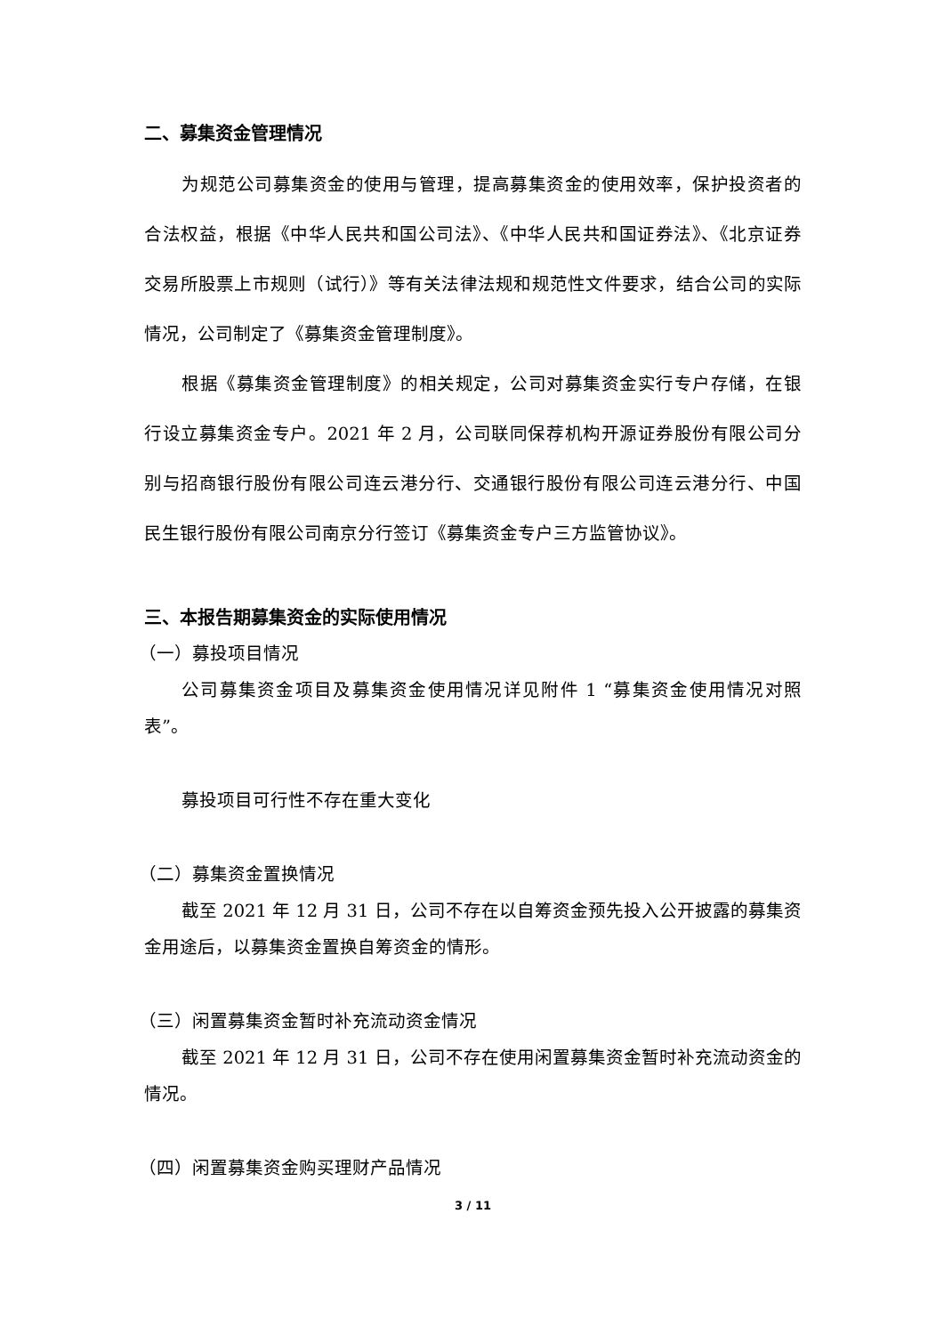二、募集资金管理情况
为规范公司募集资金的使用与管理，提高募集资金的使用效率，保护投资者的合法权益，根据《中华人民共和国公司法》、《中华人民共和国证券法》、《北京证券交易所股票上市规则（试行）》等有关法律法规和规范性文件要求，结合公司的实际情况，公司制定了《募集资金管理制度》。
根据《募集资金管理制度》的相关规定，公司对募集资金实行专户存储，在银行设立募集资金专户。2021 年 2 月，公司联同保荐机构开源证券股份有限公司分别与招商银行股份有限公司连云港分行、交通银行股份有限公司连云港分行、中国民生银行股份有限公司南京分行签订《募集资金专户三方监管协议》。
三、本报告期募集资金的实际使用情况
（一）募投项目情况
公司募集资金项目及募集资金使用情况详见附件 1 “募集资金使用情况对照表”。
募投项目可行性不存在重大变化
（二）募集资金置换情况
截至 2021 年 12 月 31 日，公司不存在以自筹资金预先投入公开披露的募集资金用途后，以募集资金置换自筹资金的情形。
（三）闲置募集资金暂时补充流动资金情况
截至 2021 年 12 月 31 日，公司不存在使用闲置募集资金暂时补充流动资金的情况。
（四）闲置募集资金购买理财产品情况
3 / 11